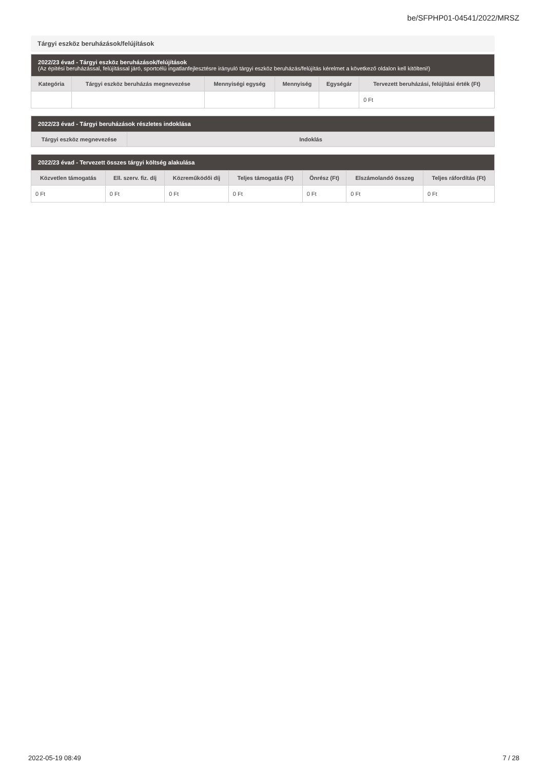be/SFPHP01-04541/2022/MRSZ
Tárgyi eszköz beruházások/felújítások
| 2022/23 évad - Tárgyi eszköz beruházások/felújítások (Az építési beruházással, felújítással járó, sportcélú ingatlanfejlesztésre irányuló tárgyi eszköz beruházás/felújítás kérelmet a következő oldalon kell kitölteni!) | | | | | |
| --- | --- | --- | --- | --- | --- |
| Kategória | Tárgyi eszköz beruházás megnevezése | Mennyiségi egység | Mennyiség | Egységár | Tervezett beruházási, felújítási érték (Ft) |
| | | | | | 0 Ft |
| 2022/23 évad - Tárgyi beruházások részletes indoklása | |
| --- | --- |
| Tárgyi eszköz megnevezése | Indoklás |
| 2022/23 évad - Tervezett összes tárgyi költség alakulása | | | | | | |
| --- | --- | --- | --- | --- | --- | --- |
| Közvetlen támogatás | Ell. szerv. fiz. díj | Közreműködői díj | Teljes támogatás (Ft) | Önrész (Ft) | Elszámolandó összeg | Teljes ráfordítás (Ft) |
| 0 Ft | 0 Ft | 0 Ft | 0 Ft | 0 Ft | 0 Ft | 0 Ft |
2022-05-19 08:49 7 / 28